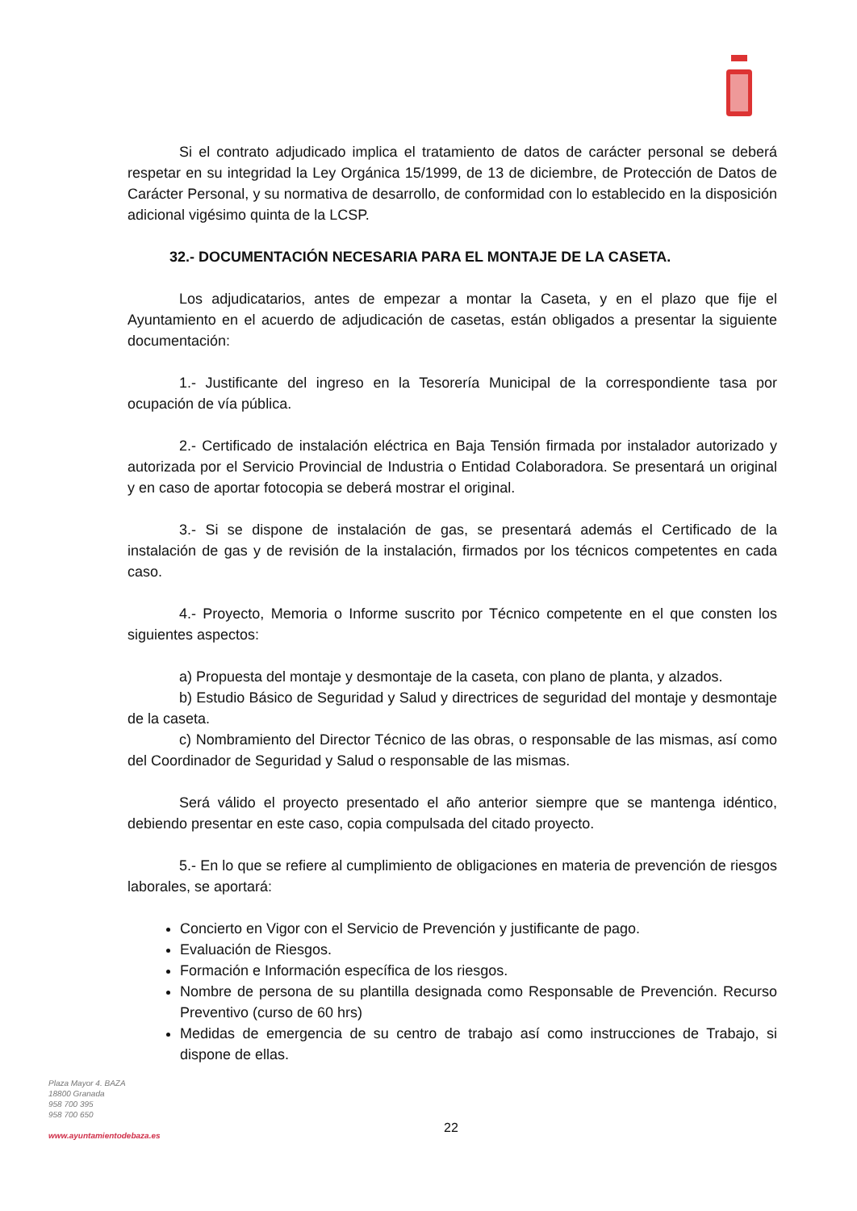Si el contrato adjudicado implica el tratamiento de datos de carácter personal se deberá respetar en su integridad la Ley Orgánica 15/1999, de 13 de diciembre, de Protección de Datos de Carácter Personal, y su normativa de desarrollo, de conformidad con lo establecido en la disposición adicional vigésimo quinta de la LCSP.
32.- DOCUMENTACIÓN NECESARIA PARA EL MONTAJE DE LA CASETA.
Los adjudicatarios, antes de empezar a montar la Caseta, y en el plazo que fije el Ayuntamiento en el acuerdo de adjudicación de casetas, están obligados a presentar la siguiente documentación:
1.- Justificante del ingreso en la Tesorería Municipal de la correspondiente tasa por ocupación de vía pública.
2.- Certificado de instalación eléctrica en Baja Tensión firmada por instalador autorizado y autorizada por el Servicio Provincial de Industria o Entidad Colaboradora. Se presentará un original y en caso de aportar fotocopia se deberá mostrar el original.
3.- Si se dispone de instalación de gas, se presentará además el Certificado de la instalación de gas y de revisión de la instalación, firmados por los técnicos competentes en cada caso.
4.- Proyecto, Memoria o Informe suscrito por Técnico competente en el que consten los siguientes aspectos:
a) Propuesta del montaje y desmontaje de la caseta, con plano de planta, y alzados.
b) Estudio Básico de Seguridad y Salud y directrices de seguridad del montaje y desmontaje de la caseta.
c) Nombramiento del Director Técnico de las obras, o responsable de las mismas, así como del Coordinador de Seguridad y Salud o responsable de las mismas.
Será válido el proyecto presentado el año anterior siempre que se mantenga idéntico, debiendo presentar en este caso, copia compulsada del citado proyecto.
5.- En lo que se refiere al cumplimiento de obligaciones en materia de prevención de riesgos laborales, se aportará:
Concierto en Vigor con el Servicio de Prevención y justificante de pago.
Evaluación de Riesgos.
Formación e Información específica de los riesgos.
Nombre de persona de su plantilla designada como Responsable de Prevención. Recurso Preventivo (curso de 60 hrs)
Medidas de emergencia de su centro de trabajo así como instrucciones de Trabajo, si dispone de ellas.
Plaza Mayor 4. BAZA
18800 Granada
958 700 395
958 700 650
www.ayuntamientodebaza.es
22